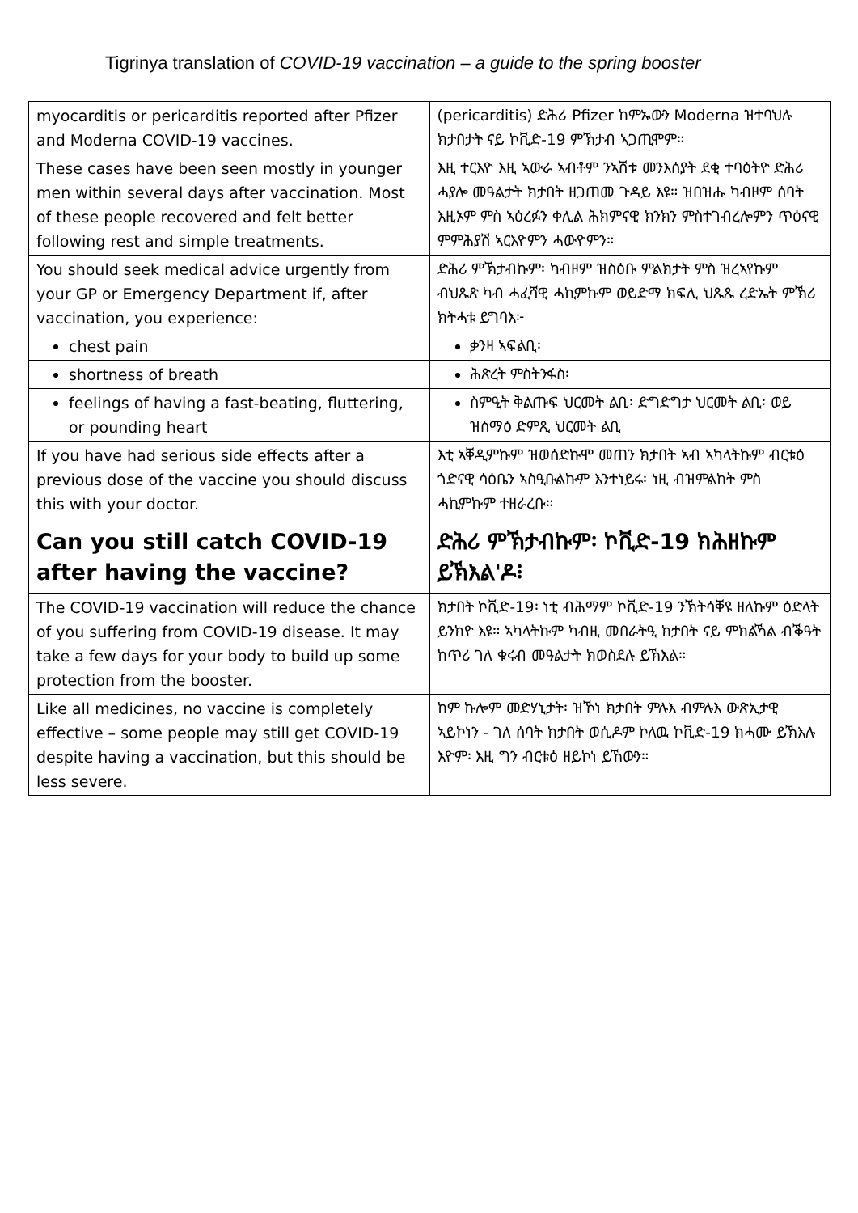Tigrinya translation of COVID-19 vaccination – a guide to the spring booster
| myocarditis or pericarditis reported after Pfizer and Moderna COVID-19 vaccines. | (pericarditis) ድሕሪ Pfizer ከምኡውን Moderna ዝተባህሉ ክታበታት ናይ ኮቪድ-19 ምኽታብ ኣጋጢሞም። |
| These cases have been seen mostly in younger men within several days after vaccination. Most of these people recovered and felt better following rest and simple treatments. | እዚ ተርእዮ እዚ ኣውራ ኣብቶም ንኣሽቱ መንእሰያት ደቂ ተባዕትዮ ድሕሪ ሓያሎ መዓልታት ክታበት ዘጋጠመ ጉዳይ እዩ። ዝበዝሑ ካብዞም ሰባት እዚኦም ምስ ኣዕረፉን ቀሊል ሕክምናዊ ክንክን ምስተገብረሎምን ጥዕናዊ ምምሕያሽ ኣርእዮምን ሓውዮምን። |
| You should seek medical advice urgently from your GP or Emergency Department if, after vaccination, you experience: | ድሕሪ ምኽታብኩም፡ ካብዞም ዝስዕቡ ምልክታት ምስ ዝረኣየኩም ብህጹጽ ካብ ሓፈሻዊ ሓኪምኩም ወይድማ ክፍሊ ህጹጹ ረድኤት ምኽሪ ክትሓቱ ይግባእ፦ |
| chest pain | ቃንዛ ኣፍልቢ፡ |
| shortness of breath | ሕጽረት ምስትንፋስ፡ |
| feelings of having a fast-beating, fluttering, or pounding heart | ስምዒት ቅልጡፍ ህርመት ልቢ፡ ድግድግታ ህርመት ልቢ፡ ወይ ዝስማዕ ድምጺ ህርመት ልቢ |
| If you have had serious side effects after a previous dose of the vaccine you should discuss this with your doctor. | እቲ ኣቐዲምኩም ዝወሰድኩሞ መጠን ክታበት ኣብ ኣካላትኩም ብርቱዕ ጎድናዊ ሳዕቤን ኣስዒቡልኩም እንተነይሩ፡ ነዚ ብዝምልከት ምስ ሓኪምኩም ተዘራረቡ። |
| Can you still catch COVID-19 after having the vaccine? | ድሕሪ ምኽታብኩም፡ ኮቪድ-19 ክሕዘኩም ይኽእል'ዶ፧ |
| The COVID-19 vaccination will reduce the chance of you suffering from COVID-19 disease. It may take a few days for your body to build up some protection from the booster. | ክታበት ኮቪድ-19፡ ነቲ ብሕማም ኮቪድ-19 ንኽትሳቐዩ ዘለኩም ዕድላት ይንክዮ እዩ። ኣካላትኩም ካብዚ መበራትዒ ክታበት ናይ ምክልኻል ብቕዓት ከጥሪ ገለ ቁሩብ መዓልታት ክወስደሉ ይኽእል። |
| Like all medicines, no vaccine is completely effective – some people may still get COVID-19 despite having a vaccination, but this should be less severe. | ከም ኩሎም መድሃኒታት፡ ዝኾነ ክታበት ምሉእ ብምሉእ ውጽኢታዊ ኣይኮነን - ገለ ሰባት ክታበት ወሲዶም ኮለዉ ኮቪድ-19 ክሓሙ ይኽእሉ እዮም፡ እዚ ግን ብርቱዕ ዘይኮነ ይኸውን። |